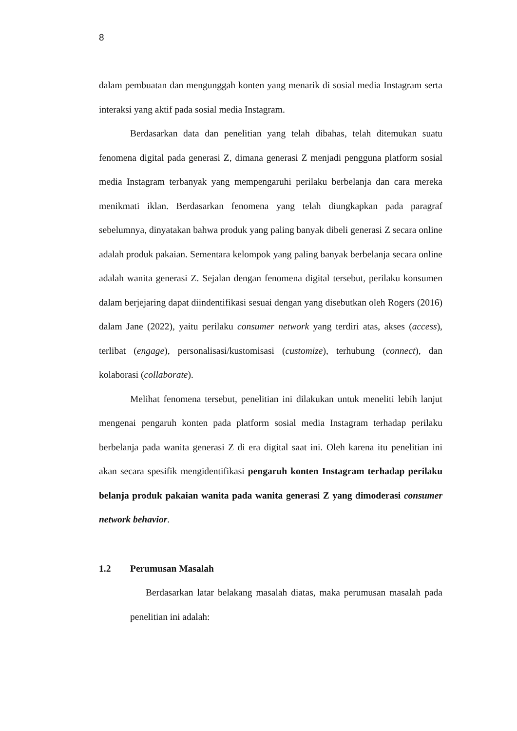8
dalam pembuatan dan mengunggah konten yang menarik di sosial media Instagram serta interaksi yang aktif pada sosial media Instagram.
Berdasarkan data dan penelitian yang telah dibahas, telah ditemukan suatu fenomena digital pada generasi Z, dimana generasi Z menjadi pengguna platform sosial media Instagram terbanyak yang mempengaruhi perilaku berbelanja dan cara mereka menikmati iklan. Berdasarkan fenomena yang telah diungkapkan pada paragraf sebelumnya, dinyatakan bahwa produk yang paling banyak dibeli generasi Z secara online adalah produk pakaian. Sementara kelompok yang paling banyak berbelanja secara online adalah wanita generasi Z. Sejalan dengan fenomena digital tersebut, perilaku konsumen dalam berjejaring dapat diindentifikasi sesuai dengan yang disebutkan oleh Rogers (2016) dalam Jane (2022), yaitu perilaku consumer network yang terdiri atas, akses (access), terlibat (engage), personalisasi/kustomisasi (customize), terhubung (connect), dan kolaborasi (collaborate).
Melihat fenomena tersebut, penelitian ini dilakukan untuk meneliti lebih lanjut mengenai pengaruh konten pada platform sosial media Instagram terhadap perilaku berbelanja pada wanita generasi Z di era digital saat ini. Oleh karena itu penelitian ini akan secara spesifik mengidentifikasi pengaruh konten Instagram terhadap perilaku belanja produk pakaian wanita pada wanita generasi Z yang dimoderasi consumer network behavior.
1.2 Perumusan Masalah
Berdasarkan latar belakang masalah diatas, maka perumusan masalah pada penelitian ini adalah: